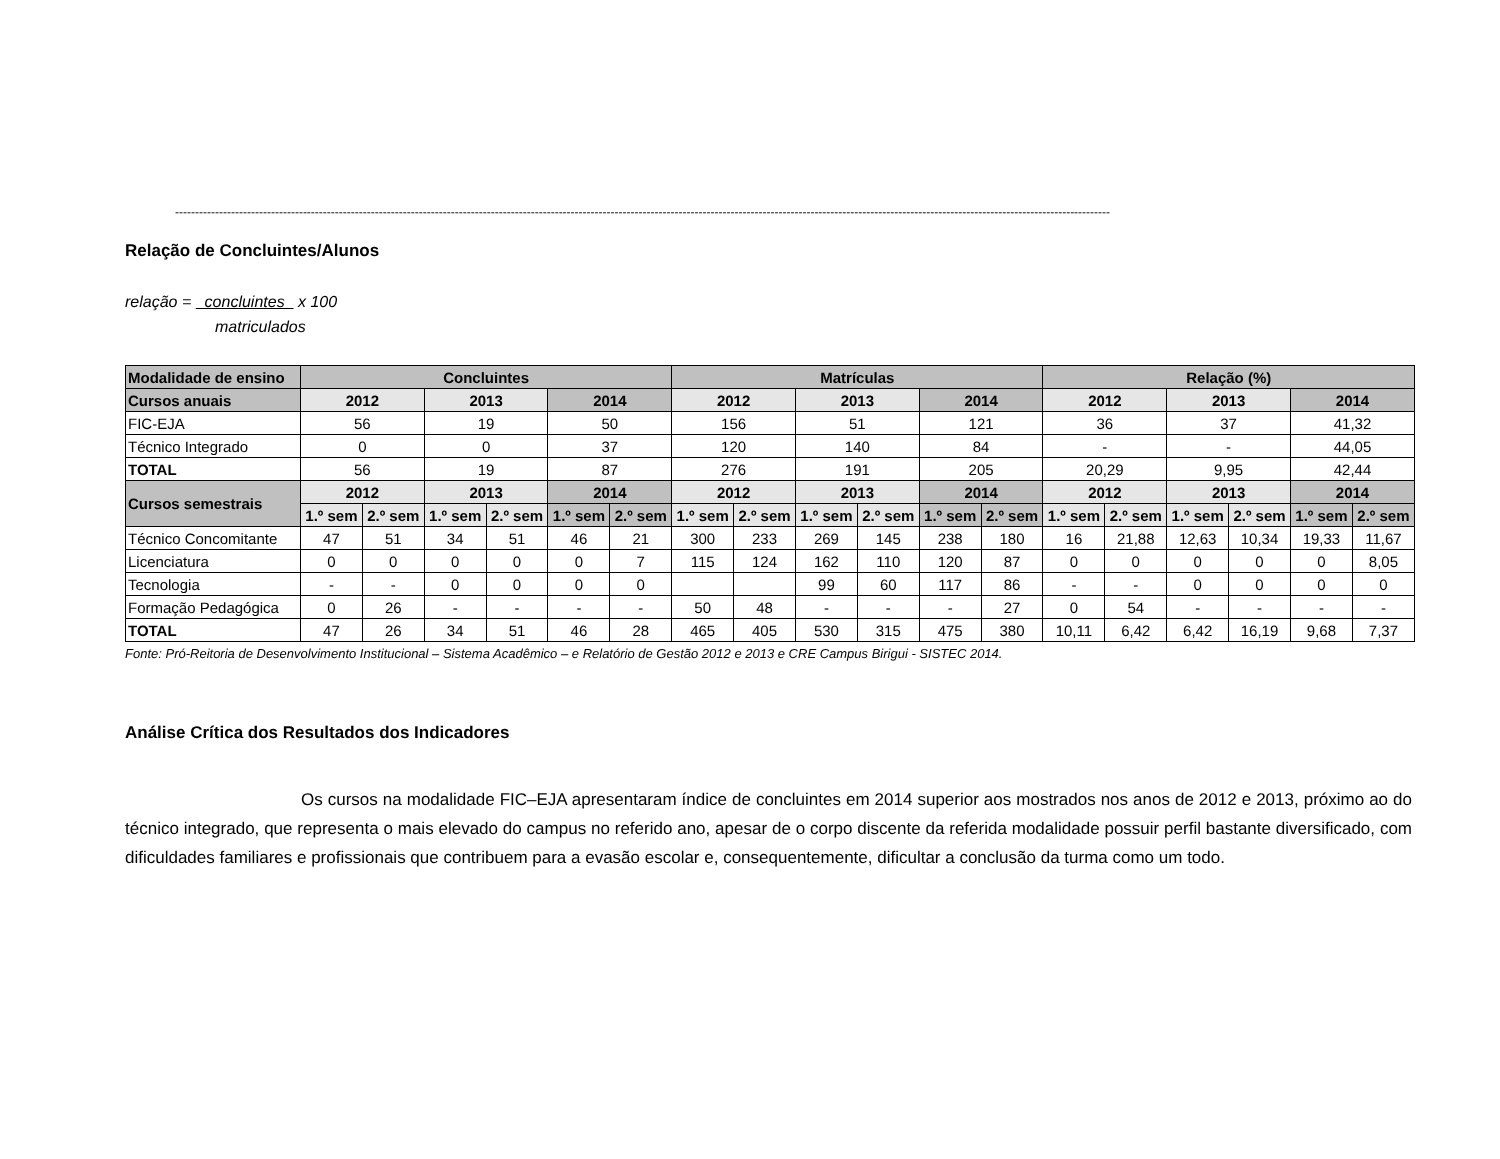------------------------------------------------------------------------------------------------------------------------------------------------------------------------------------------------------------------------------------------
Relação de Concluintes/Alunos
relação = concluintes x 100
matriculados
| Modalidade de ensino | Concluintes | | | | | | Matrículas | | | | | | Relação (%) | | | | | |
| --- | --- | --- | --- | --- | --- | --- | --- | --- | --- | --- | --- | --- | --- | --- | --- | --- | --- | --- |
| Cursos anuais | 2012 | | 2013 | | 2014 | | 2012 | | 2013 | | 2014 | | 2012 | | 2013 | | 2014 | |
| FIC-EJA | 56 | | 19 | | 50 | | 156 | | 51 | | 121 | | 36 | | 37 | | 41,32 | |
| Técnico Integrado | 0 | | 0 | | 37 | | 120 | | 140 | | 84 | | - | | - | | 44,05 | |
| TOTAL | 56 | | 19 | | 87 | | 276 | | 191 | | 205 | | 20,29 | | 9,95 | | 42,44 | |
| Cursos semestrais | 2012 | | 2013 | | 2014 | | 2012 | | 2013 | | 2014 | | 2012 | | 2013 | | 2014 | |
| | 1.º sem | 2.º sem | 1.º sem | 2.º sem | 1.º sem | 2.º sem | 1.º sem | 2.º sem | 1.º sem | 2.º sem | 1.º sem | 2.º sem | 1.º sem | 2.º sem | 1.º sem | 2.º sem | 1.º sem | 2.º sem |
| Técnico Concomitante | 47 | 51 | 34 | 51 | 46 | 21 | 300 | 233 | 269 | 145 | 238 | 180 | 16 | 21,88 | 12,63 | 10,34 | 19,33 | 11,67 |
| Licenciatura | 0 | 0 | 0 | 0 | 0 | 7 | 115 | 124 | 162 | 110 | 120 | 87 | 0 | 0 | 0 | 0 | 0 | 8,05 |
| Tecnologia | - | - | 0 | 0 | 0 | 0 | | | 99 | 60 | 117 | 86 | - | - | 0 | 0 | 0 | 0 |
| Formação Pedagógica | 0 | 26 | - | - | - | - | 50 | 48 | - | - | - | 27 | 0 | 54 | - | - | - | - |
| TOTAL | 47 | 26 | 34 | 51 | 46 | 28 | 465 | 405 | 530 | 315 | 475 | 380 | 10,11 | 6,42 | 6,42 | 16,19 | 9,68 | 7,37 |
Fonte: Pró-Reitoria de Desenvolvimento Institucional – Sistema Acadêmico – e Relatório de Gestão 2012 e 2013 e CRE Campus Birigui - SISTEC 2014.
Análise Crítica dos Resultados dos Indicadores
Os cursos na modalidade FIC–EJA apresentaram índice de concluintes em 2014 superior aos mostrados nos anos de 2012 e 2013, próximo ao do técnico integrado, que representa o mais elevado do campus no referido ano, apesar de o corpo discente da referida modalidade possuir perfil bastante diversificado, com dificuldades familiares e profissionais que contribuem para a evasão escolar e, consequentemente, dificultar a conclusão da turma como um todo.